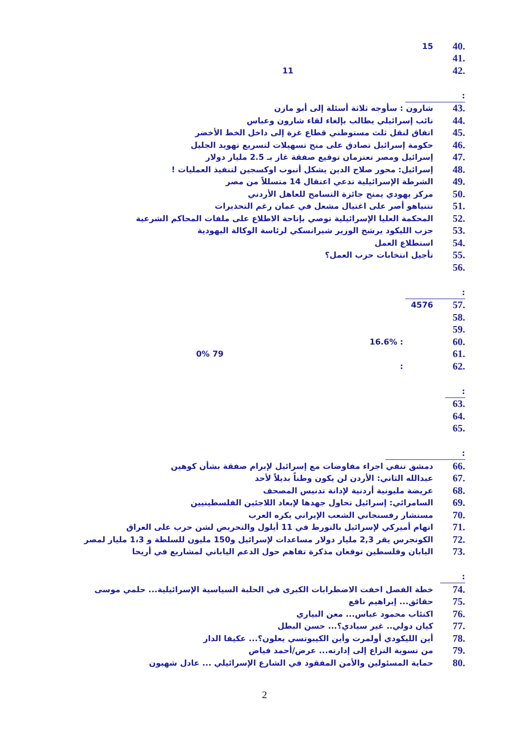.40 15
.41
.42 11
:
.43 شارون : سأوجه ثلاثة أسئلة إلى أبو مازن
.44 نائب إسرائيلي يطالب بإلغاء لقاء شارون وعباس
.45 اتفاق لنقل ثلث مستوطني قطاع غزة إلى داخل الخط الأخضر
.46 حكومة إسرائيل تصادق على منح تسهيلات لتسريع تهويد الجليل
.47 إسرائيل ومصر تعتزمان توقيع صفقة غاز بـ 2.5 مليار دولار
.48 إسرائيل: محور صلاح الدين يشكل أنبوب اوكسجين لتنفيذ العمليات !
.49 الشرطة الإسرائيلية تدعي اعتقال 14 متسللاً من مصر
.50 مركز يهودي يمنح جائزة التسامح للعاهل الأردني
.51 نتنياهو أصر على اغتيال مشعل في عمان رغم التحذيرات
.52 المحكمة العليا الإسرائيلية توصي بإتاحة الاطلاع على ملفات المحاكم الشرعية
.53 حزب الليكود يرشح الوزير شيرانسكي لرئاسة الوكالة اليهودية
.54 استطلاع العمل
.55 تأجيل انتخابات حزب العمل؟
.56
:
.57 4576
.58
.59
.60: 16.6%
.61 79 0%
.62:
:
.63
.64
.65
:
.66 دمشق تنفي اجراء مفاوضات مع إسرائيل لإبرام صفقة بشأن كوهين
.67 عبدالله الثاني: الأردن لن يكون وطناً بديلاً لأحد
.68 عريضة مليونية أردنية لإدانة تدنيس المصحف
.69 السامرائي: إسرائيل تحاول جهدها لإبعاد اللاجئين الفلسطينيين
.70 مستشار رفسنجاني الشعب الإيراني يكره العرب
.71 اتهام أميركي لإسرائيل بالتورط في 11 أيلول والتحريض لشن حرب على العراق
.72 الكونجرس يقر 2,3 مليار دولار مساعدات لإسرائيل و150 مليون للسلطة و 1،3 مليار لمصر
.73 اليابان وفلسطين توقعان مذكرة تفاهم حول الدعم الياباني لمشاريع في أريحا
:
.74 خطة الفصل اخفت الاضطرابات الكبرى في الحلبة السياسية الإسرائيلية... حلمي موسى
.75 حقائق... إبراهيم نافع
.76 اكتئاب محمود عباس... معن البياري
.77 كيان دولي.. غير سيادي؟... حسن البطل
.78 أين الليكودي أولمرت وأين الكيبوتسي يعلون؟... عكيفا الدار
.79 من تسوية النزاع إلى إدارته... عرض/أحمد فياض
.80 حماية المسئولين والأمن المفقود في الشارع الإسرائيلي ... عادل شهبون
2